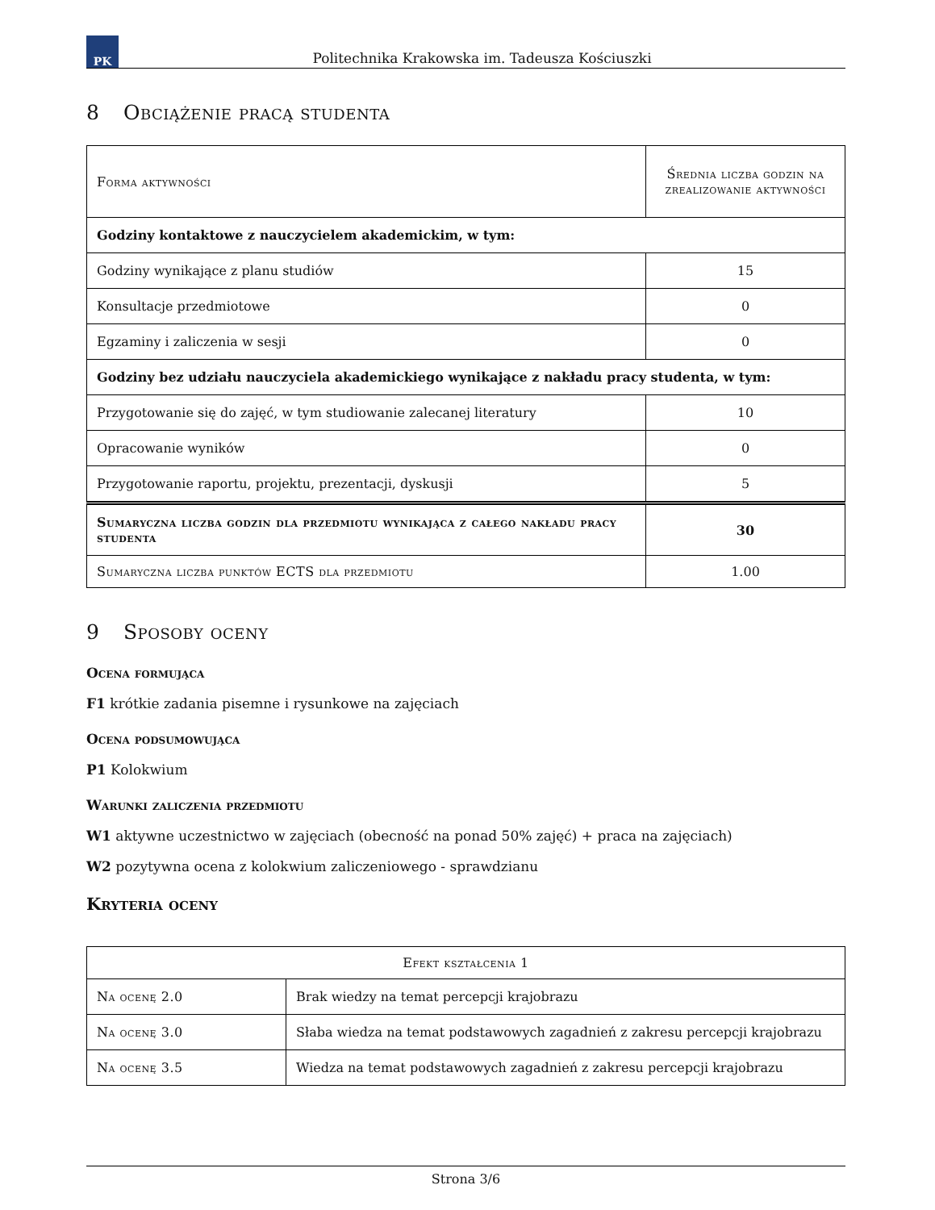PK
Politechnika Krakowska im. Tadeusza Kościuszki
8 Obciążenie pracą studenta
| Forma aktywności | Średnia liczba godzin na zrealizowanie aktywności |
| --- | --- |
| Godziny kontaktowe z nauczycielem akademickim, w tym: | |
| Godziny wynikające z planu studiów | 15 |
| Konsultacje przedmiotowe | 0 |
| Egzaminy i zaliczenia w sesji | 0 |
| Godziny bez udziału nauczyciela akademickiego wynikające z nakładu pracy studenta, w tym: | |
| Przygotowanie się do zajęć, w tym studiowanie zalecanej literatury | 10 |
| Opracowanie wyników | 0 |
| Przygotowanie raportu, projektu, prezentacji, dyskusji | 5 |
| Sumaryczna liczba godzin dla przedmiotu wynikająca z całego nakładu pracy studenta | 30 |
| Sumaryczna liczba punktów ECTS dla przedmiotu | 1.00 |
9 Sposoby oceny
Ocena formująca
F1 krótkie zadania pisemne i rysunkowe na zajęciach
Ocena podsumowująca
P1 Kolokwium
Warunki zaliczenia przedmiotu
W1 aktywne uczestnictwo w zajęciach (obecność na ponad 50% zajęć) + praca na zajęciach)
W2 pozytywna ocena z kolokwium zaliczeniowego - sprawdzianu
Kryteria oceny
| Efekt kształcenia 1 | |
| --- | --- |
| Na ocenę 2.0 | Brak wiedzy na temat percepcji krajobrazu |
| Na ocenę 3.0 | Słaba wiedza na temat podstawowych zagadnień z zakresu percepcji krajobrazu |
| Na ocenę 3.5 | Wiedza na temat podstawowych zagadnień z zakresu percepcji krajobrazu |
Strona 3/6